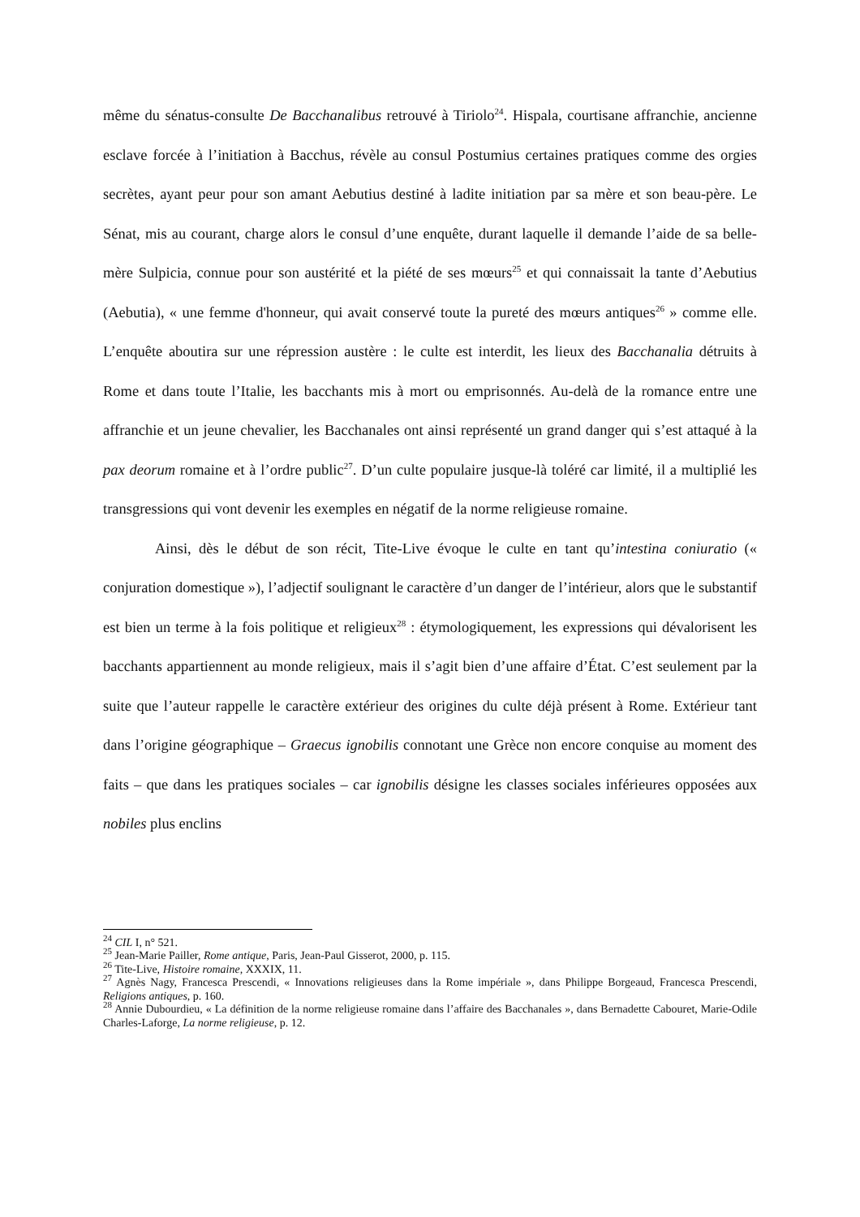même du sénatus-consulte De Bacchanalibus retrouvé à Tiriolo<sup>24</sup>. Hispala, courtisane affranchie, ancienne esclave forcée à l’initiation à Bacchus, révèle au consul Postumius certaines pratiques comme des orgies secrètes, ayant peur pour son amant Aebutius destiné à ladite initiation par sa mère et son beau-père. Le Sénat, mis au courant, charge alors le consul d’une enquête, durant laquelle il demande l’aide de sa belle-mère Sulpicia, connue pour son austérité et la piété de ses mœurs<sup>25</sup> et qui connaissait la tante d’Aebutius (Aebutia), « une femme d'honneur, qui avait conservé toute la pureté des mœurs antiques<sup>26</sup> » comme elle. L’enquête aboutira sur une répression austère : le culte est interdit, les lieux des Bacchanalia détruits à Rome et dans toute l’Italie, les bacchants mis à mort ou emprisonnés. Au-delà de la romance entre une affranchie et un jeune chevalier, les Bacchanales ont ainsi représenté un grand danger qui s’est attaqué à la pax deorum romaine et à l’ordre public<sup>27</sup>. D’un culte populaire jusque-là toléré car limité, il a multiplié les transgressions qui vont devenir les exemples en négatif de la norme religieuse romaine.
Ainsi, dès le début de son récit, Tite-Live évoque le culte en tant qu’intestina coniuratio (« conjuration domestique »), l’adjectif soulignant le caractère d’un danger de l’intérieur, alors que le substantif est bien un terme à la fois politique et religieux<sup>28</sup> : étymologiquement, les expressions qui dévalorisent les bacchants appartiennent au monde religieux, mais il s’agit bien d’une affaire d’État. C’est seulement par la suite que l’auteur rappelle le caractère extérieur des origines du culte déjà présent à Rome. Extérieur tant dans l’origine géographique – Graecus ignobilis connotant une Grèce non encore conquise au moment des faits – que dans les pratiques sociales – car ignobilis désigne les classes sociales inférieures opposées aux nobiles plus enclins
<sup>24</sup> CIL I, n° 521.
<sup>25</sup> Jean-Marie Pailler, Rome antique, Paris, Jean-Paul Gisserot, 2000, p. 115.
<sup>26</sup> Tite-Live, Histoire romaine, XXXIX, 11.
<sup>27</sup> Agnès Nagy, Francesca Prescendi, « Innovations religieuses dans la Rome impériale », dans Philippe Borgeaud, Francesca Prescendi, Religions antiques, p. 160.
<sup>28</sup> Annie Dubourdieu, « La définition de la norme religieuse romaine dans l’affaire des Bacchanales », dans Bernadette Cabouret, Marie-Odile Charles-Laforge, La norme religieuse, p. 12.